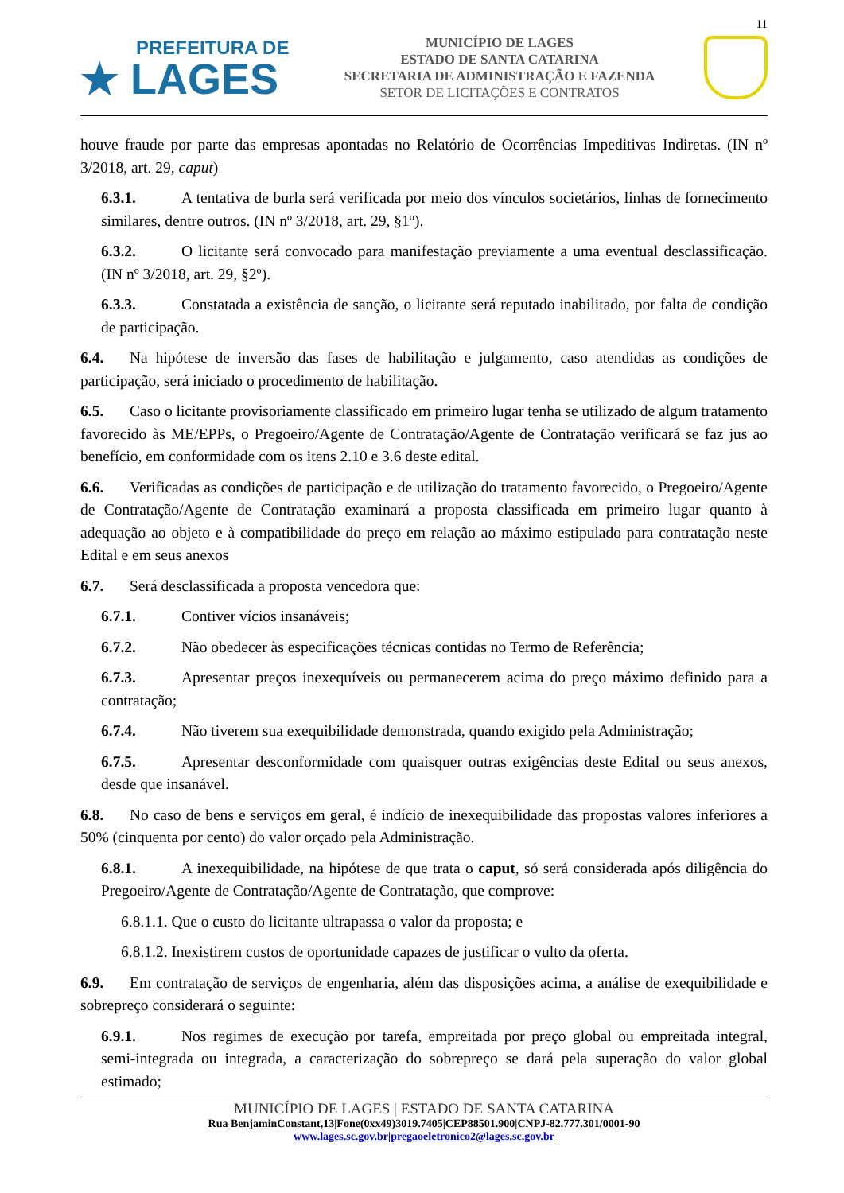11
PREFEITURA DE
★ LAGES
MUNICÍPIO DE LAGES
ESTADO DE SANTA CATARINA
SECRETARIA DE ADMINISTRAÇÃO E FAZENDA
SETOR DE LICITAÇÕES E CONTRATOS
houve fraude por parte das empresas apontadas no Relatório de Ocorrências Impeditivas Indiretas. (IN nº 3/2018, art. 29, caput)
6.3.1. A tentativa de burla será verificada por meio dos vínculos societários, linhas de fornecimento similares, dentre outros. (IN nº 3/2018, art. 29, §1º).
6.3.2. O licitante será convocado para manifestação previamente a uma eventual desclassificação. (IN nº 3/2018, art. 29, §2º).
6.3.3. Constatada a existência de sanção, o licitante será reputado inabilitado, por falta de condição de participação.
6.4. Na hipótese de inversão das fases de habilitação e julgamento, caso atendidas as condições de participação, será iniciado o procedimento de habilitação.
6.5. Caso o licitante provisoriamente classificado em primeiro lugar tenha se utilizado de algum tratamento favorecido às ME/EPPs, o Pregoeiro/Agente de Contratação/Agente de Contratação verificará se faz jus ao benefício, em conformidade com os itens 2.10 e 3.6 deste edital.
6.6. Verificadas as condições de participação e de utilização do tratamento favorecido, o Pregoeiro/Agente de Contratação/Agente de Contratação examinará a proposta classificada em primeiro lugar quanto à adequação ao objeto e à compatibilidade do preço em relação ao máximo estipulado para contratação neste Edital e em seus anexos
6.7. Será desclassificada a proposta vencedora que:
6.7.1. Contiver vícios insanáveis;
6.7.2. Não obedecer às especificações técnicas contidas no Termo de Referência;
6.7.3. Apresentar preços inexequíveis ou permanecerem acima do preço máximo definido para a contratação;
6.7.4. Não tiverem sua exequibilidade demonstrada, quando exigido pela Administração;
6.7.5. Apresentar desconformidade com quaisquer outras exigências deste Edital ou seus anexos, desde que insanável.
6.8. No caso de bens e serviços em geral, é indício de inexequibilidade das propostas valores inferiores a 50% (cinquenta por cento) do valor orçado pela Administração.
6.8.1. A inexequibilidade, na hipótese de que trata o caput, só será considerada após diligência do Pregoeiro/Agente de Contratação/Agente de Contratação, que comprove:
6.8.1.1. Que o custo do licitante ultrapassa o valor da proposta; e
6.8.1.2. Inexistirem custos de oportunidade capazes de justificar o vulto da oferta.
6.9. Em contratação de serviços de engenharia, além das disposições acima, a análise de exequibilidade e sobrepreço considerará o seguinte:
6.9.1. Nos regimes de execução por tarefa, empreitada por preço global ou empreitada integral, semi-integrada ou integrada, a caracterização do sobrepreço se dará pela superação do valor global estimado;
MUNICÍPIO DE LAGES | ESTADO DE SANTA CATARINA
Rua BenjaminConstant,13|Fone(0xx49)3019.7405|CEP88501.900|CNPJ-82.777.301/0001-90
www.lages.sc.gov.br|pregaoeletronico2@lages.sc.gov.br